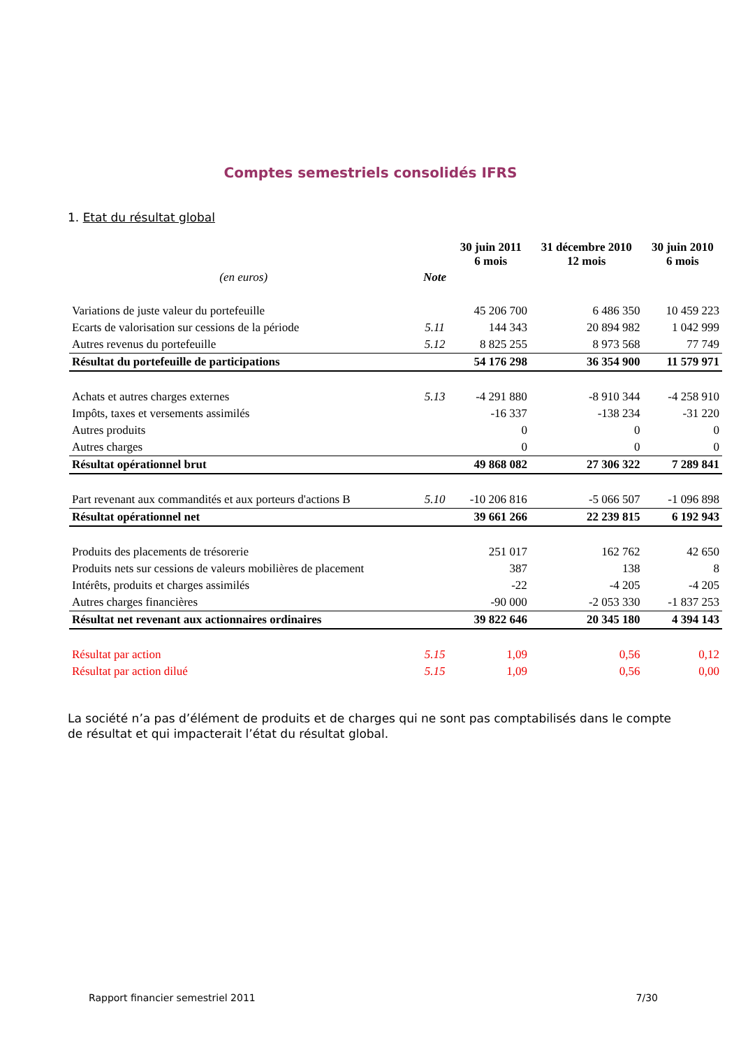Comptes semestriels consolidés IFRS
1. Etat du résultat global
| | | 30 juin 2011 6 mois | 31 décembre 2010 12 mois | 30 juin 2010 6 mois |
| --- | --- | --- | --- | --- |
| (en euros) | Note | | | |
| Variations de juste valeur du portefeuille | | 45 206 700 | 6 486 350 | 10 459 223 |
| Ecarts de valorisation sur cessions de la période | 5.11 | 144 343 | 20 894 982 | 1 042 999 |
| Autres revenus du portefeuille | 5.12 | 8 825 255 | 8 973 568 | 77 749 |
| Résultat du portefeuille de participations | | 54 176 298 | 36 354 900 | 11 579 971 |
| Achats et autres charges externes | 5.13 | -4 291 880 | -8 910 344 | -4 258 910 |
| Impôts, taxes et versements assimilés | | -16 337 | -138 234 | -31 220 |
| Autres produits | | 0 | 0 | 0 |
| Autres charges | | 0 | 0 | 0 |
| Résultat opérationnel brut | | 49 868 082 | 27 306 322 | 7 289 841 |
| Part revenant aux commandités et aux porteurs d'actions B | 5.10 | -10 206 816 | -5 066 507 | -1 096 898 |
| Résultat opérationnel net | | 39 661 266 | 22 239 815 | 6 192 943 |
| Produits des placements de trésorerie | | 251 017 | 162 762 | 42 650 |
| Produits nets sur cessions de valeurs mobilières de placement | | 387 | 138 | 8 |
| Intérêts, produits et charges assimilés | | -22 | -4 205 | -4 205 |
| Autres charges financières | | -90 000 | -2 053 330 | -1 837 253 |
| Résultat net revenant aux actionnaires ordinaires | | 39 822 646 | 20 345 180 | 4 394 143 |
| Résultat par action | 5.15 | 1,09 | 0,56 | 0,12 |
| Résultat par action dilué | 5.15 | 1,09 | 0,56 | 0,00 |
La société n’a pas d’élément de produits et de charges qui ne sont pas comptabilisés dans le compte de résultat et qui impacterait l’état du résultat global.
Rapport financier semestriel 2011 7/30